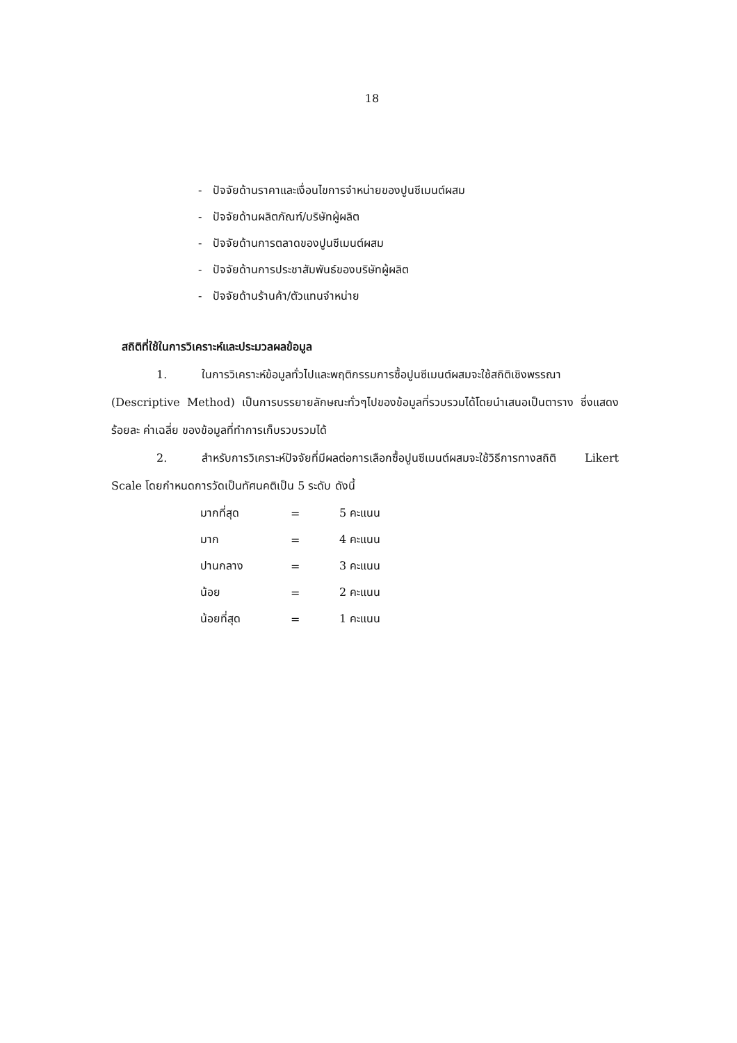18
- ปัจจัยด้านราคาและเงื่อนไขการจำหน่ายของปูนซีเมนต์ผสม
- ปัจจัยด้านผลิตภัณฑ์/บริษัทผู้ผลิต
- ปัจจัยด้านการตลาดของปูนซีเมนต์ผสม
- ปัจจัยด้านการประชาสัมพันธ์ของบริษัทผู้ผลิต
- ปัจจัยด้านร้านค้า/ตัวแทนจำหน่าย
สถิติที่ใช้ในการวิเคราะห์และประมวลผลข้อมูล
1. ในการวิเคราะห์ข้อมูลทั่วไปและพฤติกรรมการซื้อปูนซีเมนต์ผสมจะใช้สถิติเชิงพรรณา (Descriptive Method) เป็นการบรรยายลักษณะทั่วๆไปของข้อมูลที่รวบรวมได้โดยนำเสนอเป็นตาราง ซึ่งแสดง ร้อยละ ค่าเฉลี่ย ของข้อมูลที่ทำการเก็บรวบรวมได้
2. สำหรับการวิเคราะห์ปัจจัยที่มีผลต่อการเลือกซื้อปูนซีเมนต์ผสมจะใช้วิธีการทางสถิติ Likert Scale โดยกำหนดการวัดเป็นทัศนคติเป็น 5 ระดับ ดังนี้
| มากที่สุด | = | 5 คะแนน |
| มาก | = | 4 คะแนน |
| ปานกลาง | = | 3 คะแนน |
| น้อย | = | 2 คะแนน |
| น้อยที่สุด | = | 1 คะแนน |